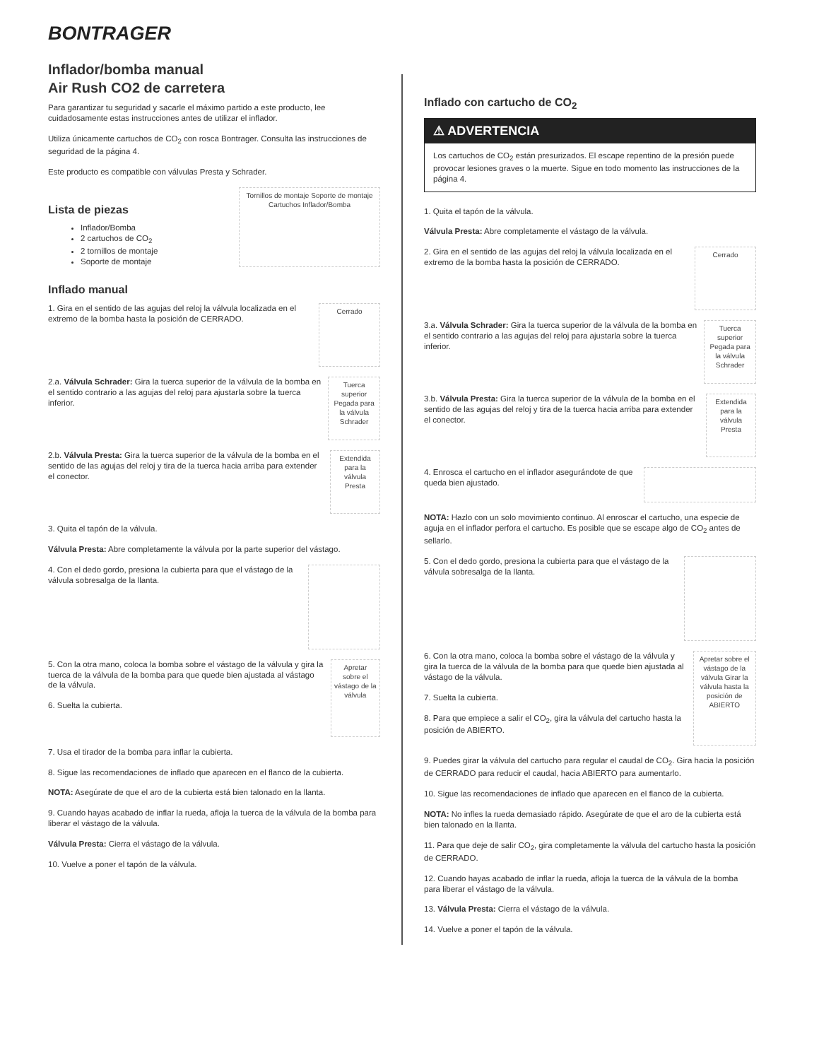BONTRAGER
Inflador/bomba manual
Air Rush CO2 de carretera
Para garantizar tu seguridad y sacarle el máximo partido a este producto, lee cuidadosamente estas instrucciones antes de utilizar el inflador.
Utiliza únicamente cartuchos de CO<sub>2</sub> con rosca Bontrager. Consulta las instrucciones de seguridad de la página 4.
Este producto es compatible con válvulas Presta y Schrader.
Lista de piezas
Inflador/Bomba
2 cartuchos de CO<sub>2</sub>
2 tornillos de montaje
Soporte de montaje
Tornillos de montaje Soporte de montaje Cartuchos Inflador/Bomba
Inflado manual
1. Gira en el sentido de las agujas del reloj la válvula localizada en el extremo de la bomba hasta la posición de CERRADO.
Cerrado
2.a. Válvula Schrader: Gira la tuerca superior de la válvula de la bomba en el sentido contrario a las agujas del reloj para ajustarla sobre la tuerca inferior.
Tuerca superior Pegada para la válvula Schrader
2.b. Válvula Presta: Gira la tuerca superior de la válvula de la bomba en el sentido de las agujas del reloj y tira de la tuerca hacia arriba para extender el conector.
Extendida para la válvula Presta
3. Quita el tapón de la válvula.
Válvula Presta: Abre completamente la válvula por la parte superior del vástago.
4. Con el dedo gordo, presiona la cubierta para que el vástago de la válvula sobresalga de la llanta.
5. Con la otra mano, coloca la bomba sobre el vástago de la válvula y gira la tuerca de la válvula de la bomba para que quede bien ajustada al vástago de la válvula.
6. Suelta la cubierta.
Apretar sobre el vástago de la válvula
7. Usa el tirador de la bomba para inflar la cubierta.
8. Sigue las recomendaciones de inflado que aparecen en el flanco de la cubierta.
NOTA: Asegúrate de que el aro de la cubierta está bien talonado en la llanta.
9. Cuando hayas acabado de inflar la rueda, afloja la tuerca de la válvula de la bomba para liberar el vástago de la válvula.
Válvula Presta: Cierra el vástago de la válvula.
10. Vuelve a poner el tapón de la válvula.
Inflado con cartucho de CO<sub>2</sub>
⚠ ADVERTENCIA
Los cartuchos de CO<sub>2</sub> están presurizados. El escape repentino de la presión puede provocar lesiones graves o la muerte. Sigue en todo momento las instrucciones de la página 4.
1. Quita el tapón de la válvula.
Válvula Presta: Abre completamente el vástago de la válvula.
2. Gira en el sentido de las agujas del reloj la válvula localizada en el extremo de la bomba hasta la posición de CERRADO.
Cerrado
3.a. Válvula Schrader: Gira la tuerca superior de la válvula de la bomba en el sentido contrario a las agujas del reloj para ajustarla sobre la tuerca inferior.
Tuerca superior Pegada para la válvula Schrader
3.b. Válvula Presta: Gira la tuerca superior de la válvula de la bomba en el sentido de las agujas del reloj y tira de la tuerca hacia arriba para extender el conector.
Extendida para la válvula Presta
4. Enrosca el cartucho en el inflador asegurándote de que queda bien ajustado.
NOTA: Hazlo con un solo movimiento continuo. Al enroscar el cartucho, una especie de aguja en el inflador perfora el cartucho. Es posible que se escape algo de CO<sub>2</sub> antes de sellarlo.
5. Con el dedo gordo, presiona la cubierta para que el vástago de la válvula sobresalga de la llanta.
6. Con la otra mano, coloca la bomba sobre el vástago de la válvula y gira la tuerca de la válvula de la bomba para que quede bien ajustada al vástago de la válvula.
7. Suelta la cubierta.
8. Para que empiece a salir el CO<sub>2</sub>, gira la válvula del cartucho hasta la posición de ABIERTO.
Apretar sobre el vástago de la válvula Girar la válvula hasta la posición de ABIERTO
9. Puedes girar la válvula del cartucho para regular el caudal de CO<sub>2</sub>. Gira hacia la posición de CERRADO para reducir el caudal, hacia ABIERTO para aumentarlo.
10. Sigue las recomendaciones de inflado que aparecen en el flanco de la cubierta.
NOTA: No infles la rueda demasiado rápido. Asegúrate de que el aro de la cubierta está bien talonado en la llanta.
11. Para que deje de salir CO<sub>2</sub>, gira completamente la válvula del cartucho hasta la posición de CERRADO.
12. Cuando hayas acabado de inflar la rueda, afloja la tuerca de la válvula de la bomba para liberar el vástago de la válvula.
13. Válvula Presta: Cierra el vástago de la válvula.
14. Vuelve a poner el tapón de la válvula.